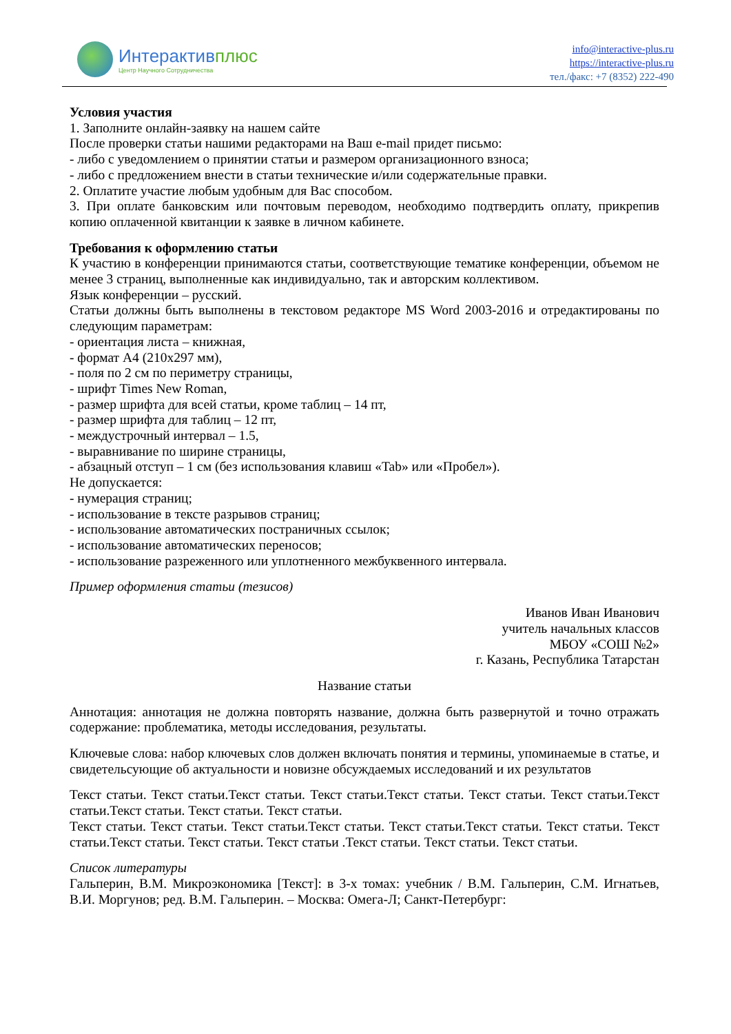Интерактивплюс
Центр Научного Сотрудничества
info@interactive-plus.ru
https://interactive-plus.ru
тел./факс: +7 (8352) 222-490
Условия участия
1. Заполните онлайн-заявку на нашем сайте
После проверки статьи нашими редакторами на Ваш e-mail придет письмо:
- либо с уведомлением о принятии статьи и размером организационного взноса;
- либо с предложением внести в статьи технические и/или содержательные правки.
2. Оплатите участие любым удобным для Вас способом.
3. При оплате банковским или почтовым переводом, необходимо подтвердить оплату, прикрепив копию оплаченной квитанции к заявке в личном кабинете.
Требования к оформлению статьи
К участию в конференции принимаются статьи, соответствующие тематике конференции, объемом не менее 3 страниц, выполненные как индивидуально, так и авторским коллективом.
Язык конференции – русский.
Статьи должны быть выполнены в текстовом редакторе MS Word 2003-2016 и отредактированы по следующим параметрам:
- ориентация листа – книжная,
- формат А4 (210x297 мм),
- поля по 2 см по периметру страницы,
- шрифт Times New Roman,
- размер шрифта для всей статьи, кроме таблиц – 14 пт,
- размер шрифта для таблиц – 12 пт,
- междустрочный интервал – 1.5,
- выравнивание по ширине страницы,
- абзацный отступ – 1 см (без использования клавиш «Tab» или «Пробел»).
Не допускается:
- нумерация страниц;
- использование в тексте разрывов страниц;
- использование автоматических постраничных ссылок;
- использование автоматических переносов;
- использование разреженного или уплотненного межбуквенного интервала.
Пример оформления статьи (тезисов)
Иванов Иван Иванович
учитель начальных классов
МБОУ «СОШ №2»
г. Казань, Республика Татарстан
Название статьи
Аннотация: аннотация не должна повторять название, должна быть развернутой и точно отражать содержание: проблематика, методы исследования, результаты.
Ключевые слова: набор ключевых слов должен включать понятия и термины, упоминаемые в статье, и свидетельсующие об актуальности и новизне обсуждаемых исследований и их результатов
Текст статьи. Текст статьи.Текст статьи. Текст статьи.Текст статьи. Текст статьи. Текст статьи.Текст статьи.Текст статьи. Текст статьи. Текст статьи.
Текст статьи. Текст статьи. Текст статьи.Текст статьи. Текст статьи.Текст статьи. Текст статьи. Текст статьи.Текст статьи. Текст статьи. Текст статьи .Текст статьи. Текст статьи. Текст статьи.
Список литературы
Гальперин, В.М. Микроэкономика [Текст]: в 3-х томах: учебник / В.М. Гальперин, С.М. Игнатьев, В.И. Моргунов; ред. В.М. Гальперин. – Москва: Омега-Л; Санкт-Петербург: